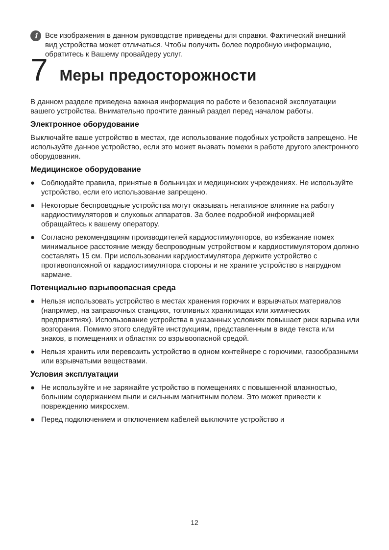i
Все изображения в данном руководстве приведены для справки. Фактический внешний вид устройства может отличаться. Чтобы получить более подробную информацию, обратитесь к Вашему провайдеру услуг.
7 Меры предосторожности
В данном разделе приведена важная информация по работе и безопасной эксплуатации вашего устройства. Внимательно прочтите данный раздел перед началом работы.
Электронное оборудование
Выключайте ваше устройство в местах, где использование подобных устройств запрещено. Не используйте данное устройство, если это может вызвать помехи в работе другого электронного оборудования.
Медицинское оборудование
● Соблюдайте правила, принятые в больницах и медицинских учреждениях. Не используйте устройство, если его использование запрещено.
● Некоторые беспроводные устройства могут оказывать негативное влияние на работу кардиостимуляторов и слуховых аппаратов. За более подробной информацией обращайтесь к вашему оператору.
● Согласно рекомендациям производителей кардиостимуляторов, во избежание помех минимальное расстояние между беспроводным устройством и кардиостимулятором должно составлять 15 см. При использовании кардиостимулятора держите устройство с противоположной от кардиостимулятора стороны и не храните устройство в нагрудном кармане.
Потенциально взрывоопасная среда
● Нельзя использовать устройство в местах хранения горючих и взрывчатых материалов (например, на заправочных станциях, топливных хранилищах или химических предприятиях). Использование устройства в указанных условиях повышает риск взрыва или возгорания. Помимо этого следуйте инструкциям, представленным в виде текста или знаков, в помещениях и областях со взрывоопасной средой.
● Нельзя хранить или перевозить устройство в одном контейнере с горючими, газообразными или взрывчатыми веществами.
Условия эксплуатации
● Не используйте и не заряжайте устройство в помещениях с повышенной влажностью, большим содержанием пыли и сильным магнитным полем. Это может привести к повреждению микросхем.
● Перед подключением и отключением кабелей выключите устройство и
12